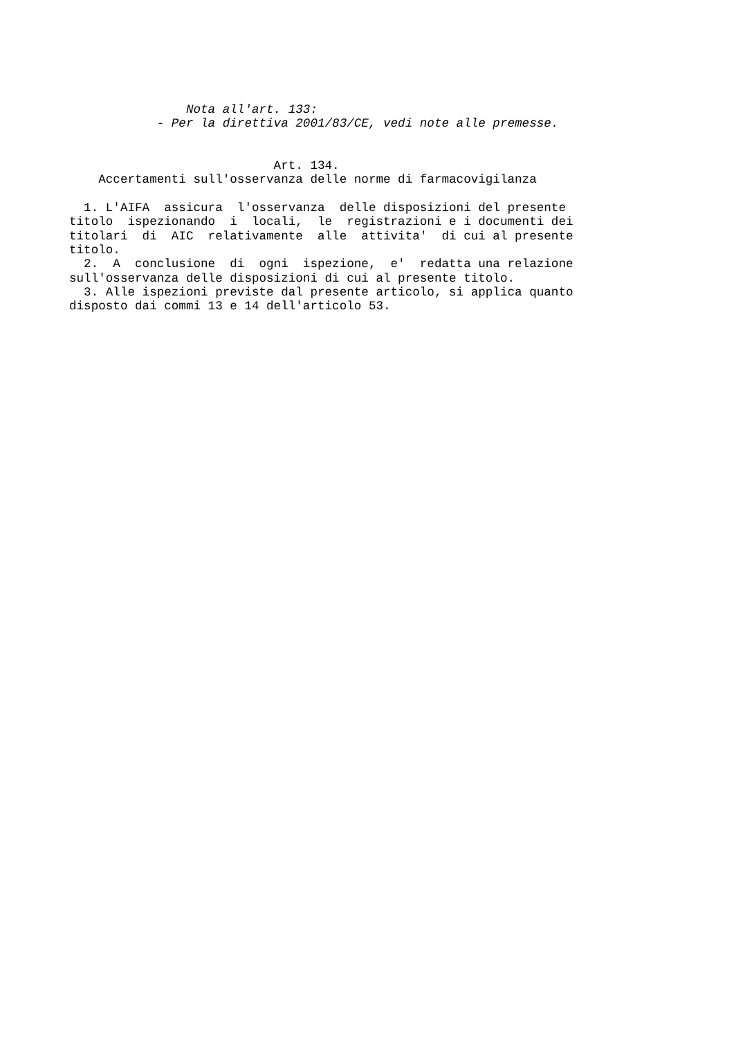Nota all'art. 133:
            - Per la direttiva 2001/83/CE, vedi note alle premesse.


                            Art. 134.
    Accertamenti sull'osservanza delle norme di farmacovigilanza

  1. L'AIFA  assicura  l'osservanza  delle disposizioni del presente
titolo  ispezionando  i  locali,  le  registrazioni e i documenti dei
titolari  di  AIC  relativamente  alle  attivita'  di cui al presente
titolo.
  2.  A  conclusione  di  ogni  ispezione,  e'  redatta una relazione
sull'osservanza delle disposizioni di cui al presente titolo.
  3. Alle ispezioni previste dal presente articolo, si applica quanto
disposto dai commi 13 e 14 dell'articolo 53.